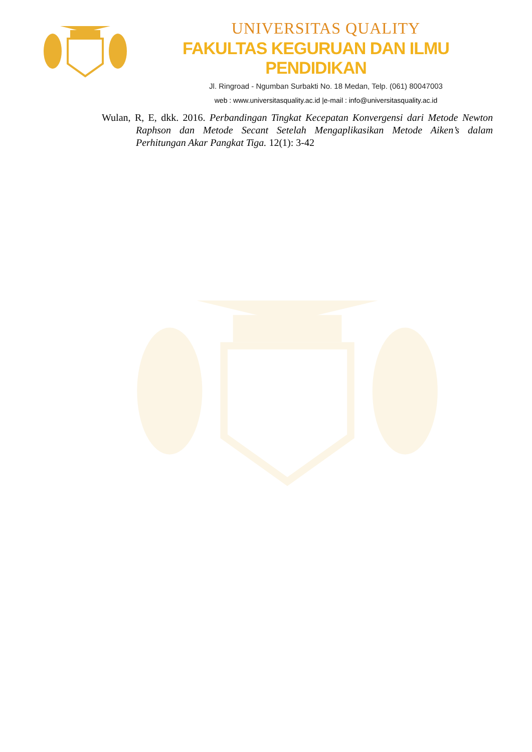UNIVERSITAS QUALITY
FAKULTAS KEGURUAN DAN ILMU PENDIDIKAN
Jl. Ringroad - Ngumban Surbakti No. 18 Medan, Telp. (061) 80047003
web : www.universitasquality.ac.id |e-mail : info@universitasquality.ac.id
Wulan, R, E, dkk. 2016. Perbandingan Tingkat Kecepatan Konvergensi dari Metode Newton Raphson dan Metode Secant Setelah Mengaplikasikan Metode Aiken’s dalam Perhitungan Akar Pangkat Tiga. 12(1): 3-42